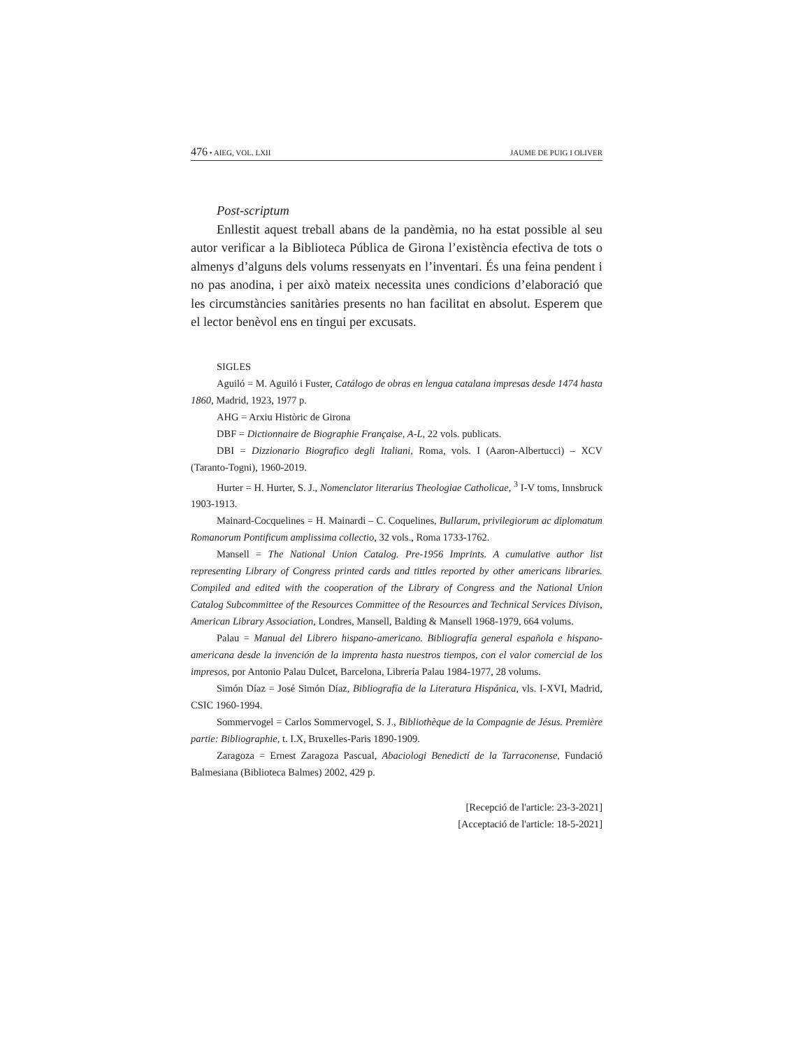476 • AIEG, VOL. LXII JAUME DE PUIG I OLIVER
Post-scriptum
Enllestit aquest treball abans de la pandèmia, no ha estat possible al seu autor verificar a la Biblioteca Pública de Girona l’existència efectiva de tots o almenys d’alguns dels volums ressenyats en l’inventari. És una feina pendent i no pas anodina, i per això mateix necessita unes condicions d’elaboració que les circumstàncies sanitàries presents no han facilitat en absolut. Esperem que el lector benèvol ens en tingui per excusats.
SIGLES
Aguiló = M. Aguiló i Fuster, Catálogo de obras en lengua catalana impresas desde 1474 hasta 1860, Madrid, 1923, 1977 p.
AHG = Arxiu Històric de Girona
DBF = Dictionnaire de Biographie Française, A-L, 22 vols. publicats.
DBI = Dizzionario Biografico degli Italiani, Roma, vols. I (Aaron-Albertucci) – XCV (Taranto-Togni), 1960-2019.
Hurter = H. Hurter, S. J., Nomenclator literarius Theologiae Catholicae, <sup>3</sup> I-V toms, Innsbruck 1903-1913.
Mainard-Cocquelines = H. Mainardi – C. Coquelines, Bullarum, privilegiorum ac diplomatum Romanorum Pontificum amplissima collectio, 32 vols., Roma 1733-1762.
Mansell = The National Union Catalog. Pre-1956 Imprints. A cumulative author list representing Library of Congress printed cards and tittles reported by other americans libraries. Compiled and edited with the cooperation of the Library of Congress and the National Union Catalog Subcommittee of the Resources Committee of the Resources and Technical Services Divison, American Library Association, Londres, Mansell, Balding & Mansell 1968-1979, 664 volums.
Palau = Manual del Librero hispano-americano. Bibliografía general española e hispano-americana desde la invención de la imprenta hasta nuestros tiempos, con el valor comercial de los impresos, por Antonio Palau Dulcet, Barcelona, Librería Palau 1984-1977, 28 volums.
Simón Díaz = José Simón Díaz, Bibliografía de la Literatura Hispánica, vls. I-XVI, Madrid, CSIC 1960-1994.
Sommervogel = Carlos Sommervogel, S. J., Bibliothèque de la Compagnie de Jésus. Première partie: Bibliographie, t. I.X, Bruxelles-Paris 1890-1909.
Zaragoza = Ernest Zaragoza Pascual, Abaciologi Benedictí de la Tarraconense, Fundació Balmesiana (Biblioteca Balmes) 2002, 429 p.
[Recepció de l'article: 23-3-2021]
[Acceptació de l'article: 18-5-2021]